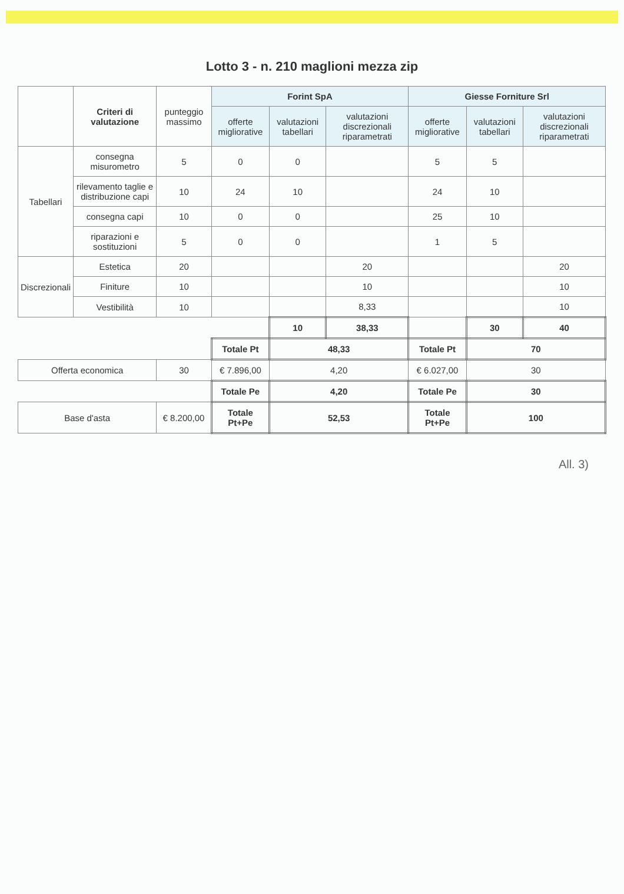Lotto 3 - n. 210 maglioni mezza zip
| | Criteri di valutazione | punteggio massimo | Forint SpA | | | Giesse Forniture Srl | | |
| --- | --- | --- | --- | --- | --- | --- | --- | --- |
| | | | offerte migliorative | valutazioni tabellari | valutazioni discrezionali riparametrati | offerte migliorative | valutazioni tabellari | valutazioni discrezionali riparametrati |
| Tabellari | consegna misurometro | 5 | 0 | 0 | | 5 | 5 | |
| | rilevamento taglie e distribuzione capi | 10 | 24 | 10 | | 24 | 10 | |
| | consegna capi | 10 | 0 | 0 | | 25 | 10 | |
| | riparazioni e sostituzioni | 5 | 0 | 0 | | 1 | 5 | |
| Discrezionali | Estetica | 20 | | | 20 | | | 20 |
| | Finiture | 10 | | | 10 | | | 10 |
| | Vestibilità | 10 | | | 8,33 | | | 10 |
| | | | | 10 | 38,33 | | 30 | 40 |
| | | | Totale Pt | 48,33 | | Totale Pt | 70 | |
| Offerta economica | | 30 | € 7.896,00 | 4,20 | | € 6.027,00 | 30 | |
| | | | Totale Pe | 4,20 | | Totale Pe | 30 | |
| Base d'asta | | € 8.200,00 | Totale Pt+Pe | 52,53 | | Totale Pt+Pe | 100 | |
All. 3)